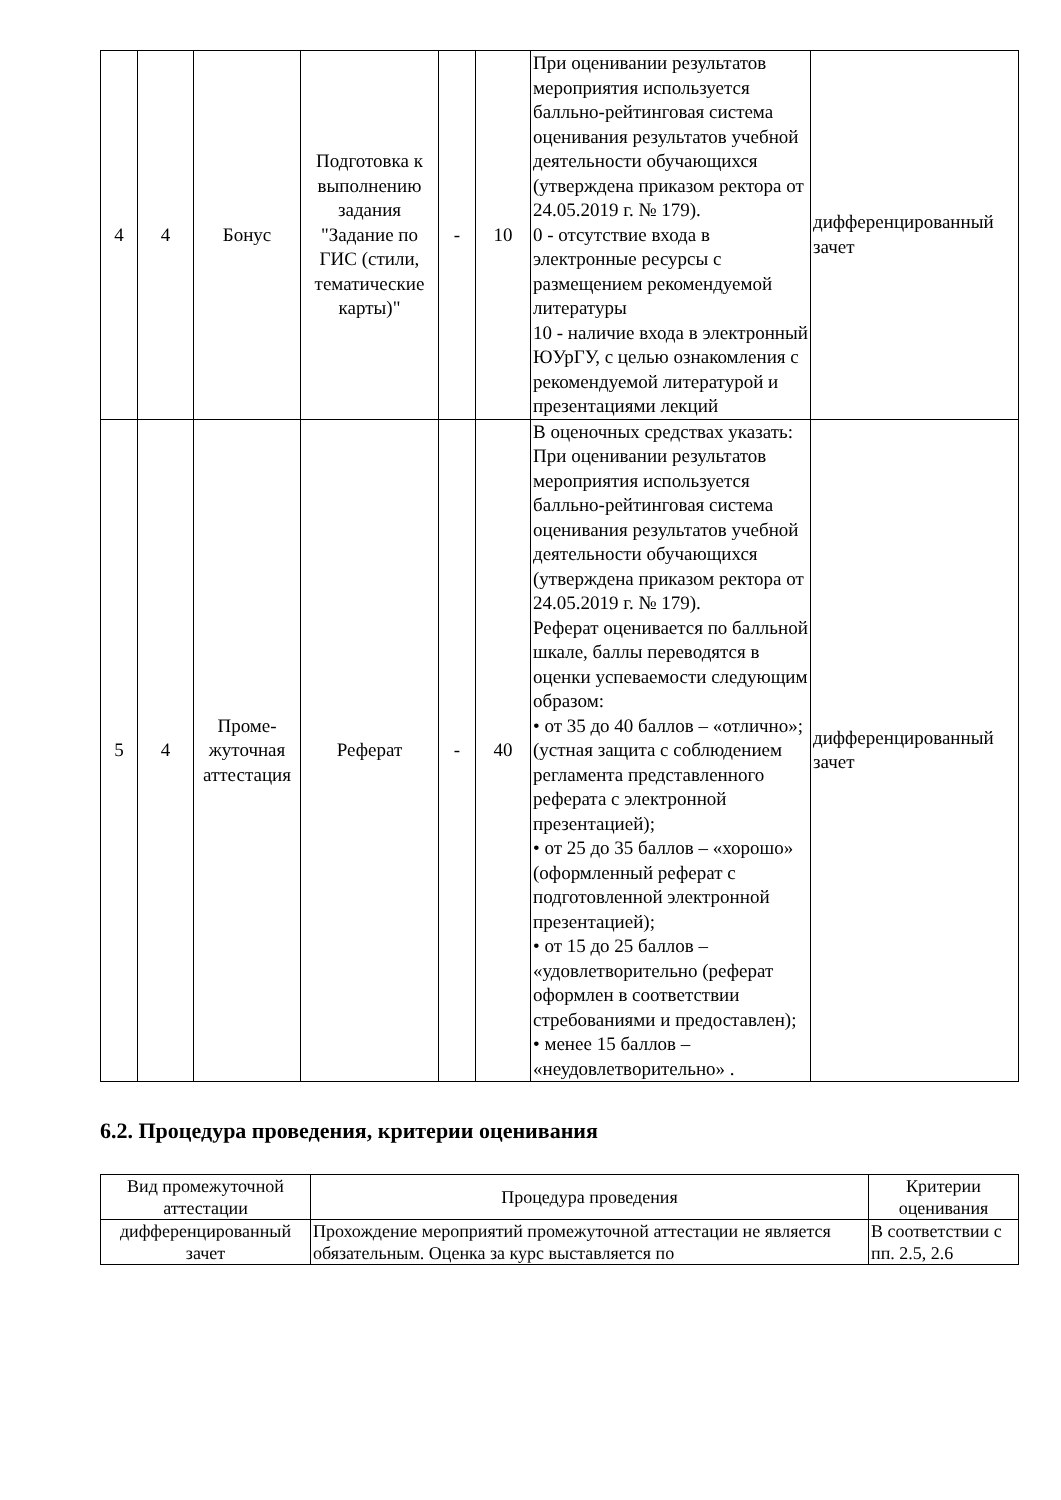| 4 | 4 | Бонус | Подготовка к выполнению задания "Задание по ГИС (стили, тематические карты)" | - | 10 | При оценивании результатов мероприятия используется балльно-рейтинговая система оценивания результатов учебной деятельности обучающихся (утверждена приказом ректора от 24.05.2019 г. № 179). 0 - отсутствие входа в электронные ресурсы с размещением рекомендуемой литературы 10 - наличие входа в электронный ЮУрГУ, с целью ознакомления с рекомендуемой литературой и презентациями лекций | дифференцированный зачет |
| 5 | 4 | Проме-жуточная аттестация | Реферат | - | 40 | В оценочных средствах указать: При оценивании результатов мероприятия используется балльно-рейтинговая система оценивания результатов учебной деятельности обучающихся (утверждена приказом ректора от 24.05.2019 г. № 179). Реферат оценивается по балльной шкале, баллы переводятся в оценки успеваемости следующим образом: • от 35 до 40 баллов – «отлично»; (устная защита с соблюдением регламента представленного реферата с электронной презентацией); • от 25 до 35 баллов – «хорошо» (оформленный реферат с подготовленной электронной презентацией); • от 15 до 25 баллов – «удовлетворительно (реферат оформлен в соответствии стребованиями и предоставлен); • менее 15 баллов – «неудовлетворительно» . | дифференцированный зачет |
6.2. Процедура проведения, критерии оценивания
| Вид промежуточной аттестации | Процедура проведения | Критерии оценивания |
| --- | --- | --- |
| дифференцированный зачет | Прохождение мероприятий промежуточной аттестации не является обязательным. Оценка за курс выставляется по | В соответствии с пп. 2.5, 2.6 |